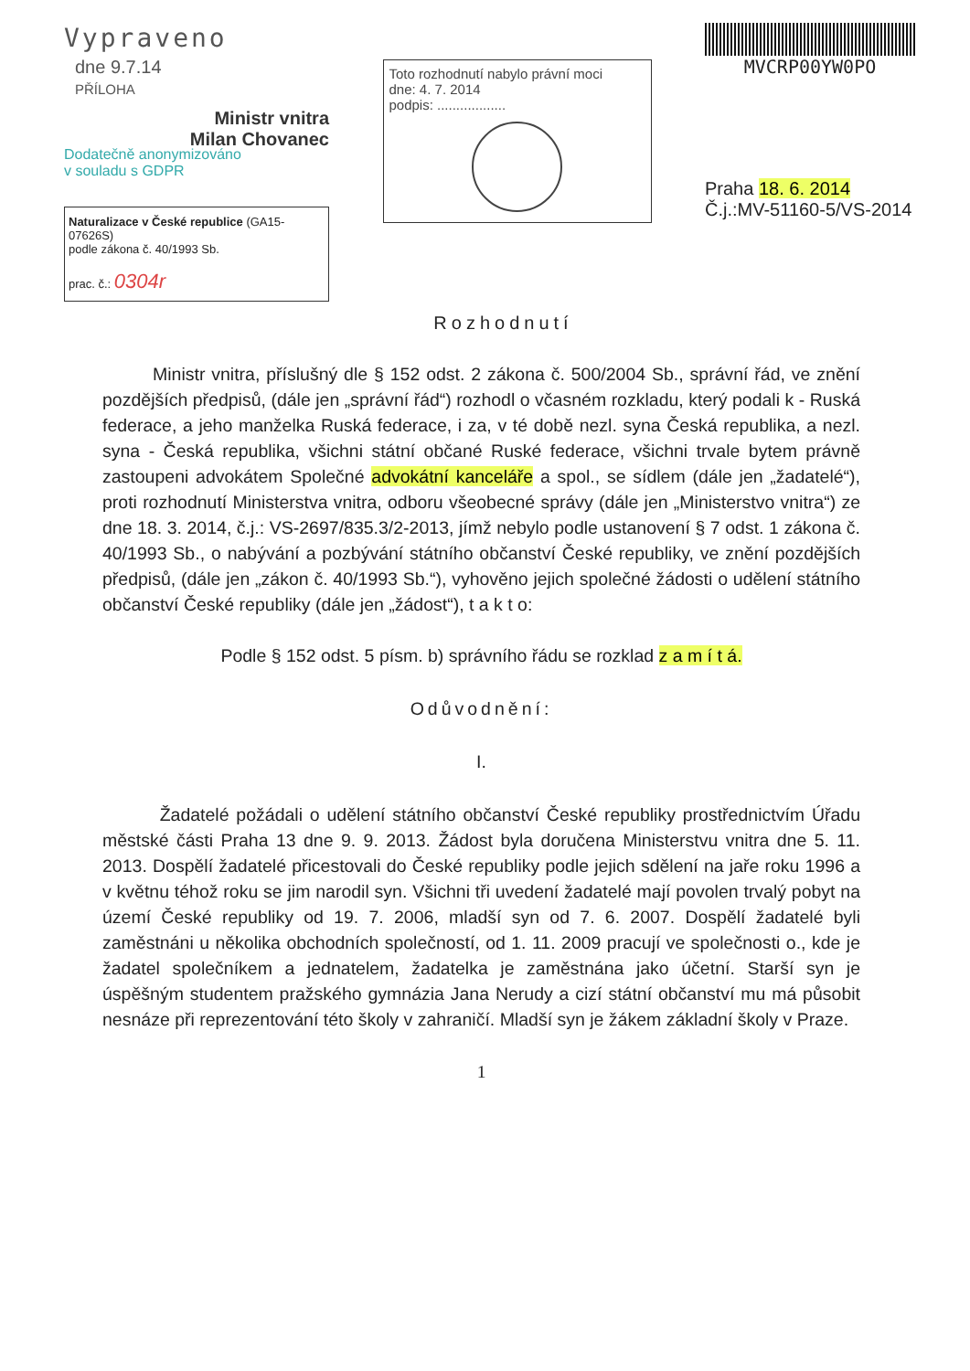Vypraveno
dne 9.7.14
PŘÍLOHA
Ministr vnitra
Milan Chovanec
Dodatečně anonymizováno
v souladu s GDPR
Naturalizace v České republice (GA15-07626S)
podle zákona č. 40/1993 Sb.
prac. č.: 0304r
Toto rozhodnutí nabylo právní moci
dne: 4. 7. 2014
podpis: ..................
MVCRP00YW0PO
Praha 18. 6. 2014
Č.j.:MV-51160-5/VS-2014
Rozhodnutí
Ministr vnitra, příslušný dle § 152 odst. 2 zákona č. 500/2004 Sb., správní řád, ve znění pozdějších předpisů, (dále jen „správní řád“) rozhodl o včasném rozkladu, který podali k - Ruská federace, a jeho manželka Ruská federace, i za, v té době nezl. syna Česká republika, a nezl. syna - Česká republika, všichni státní občané Ruské federace, všichni trvale bytem právně zastoupeni advokátem Společné advokátní kanceláře a spol., se sídlem (dále jen „žadatelé“), proti rozhodnutí Ministerstva vnitra, odboru všeobecné správy (dále jen „Ministerstvo vnitra“) ze dne 18. 3. 2014, č.j.: VS-2697/835.3/2-2013, jímž nebylo podle ustanovení § 7 odst. 1 zákona č. 40/1993 Sb., o nabývání a pozbývání státního občanství České republiky, ve znění pozdějších předpisů, (dále jen „zákon č. 40/1993 Sb.“), vyhověno jejich společné žádosti o udělení státního občanství České republiky (dále jen „žádost“), t a k t o:
Podle § 152 odst. 5 písm. b) správního řádu se rozklad z a m í t á.
Odůvodnění:
I.
Žadatelé požádali o udělení státního občanství České republiky prostřednictvím Úřadu městské části Praha 13 dne 9. 9. 2013. Žádost byla doručena Ministerstvu vnitra dne 5. 11. 2013. Dospělí žadatelé přicestovali do České republiky podle jejich sdělení na jaře roku 1996 a v květnu téhož roku se jim narodil syn. Všichni tři uvedení žadatelé mají povolen trvalý pobyt na území České republiky od 19. 7. 2006, mladší syn od 7. 6. 2007. Dospělí žadatelé byli zaměstnáni u několika obchodních společností, od 1. 11. 2009 pracují ve společnosti o., kde je žadatel společníkem a jednatelem, žadatelka je zaměstnána jako účetní. Starší syn je úspěšným studentem pražského gymnázia Jana Nerudy a cizí státní občanství mu má působit nesnáze při reprezentování této školy v zahraničí. Mladší syn je žákem základní školy v Praze.
1